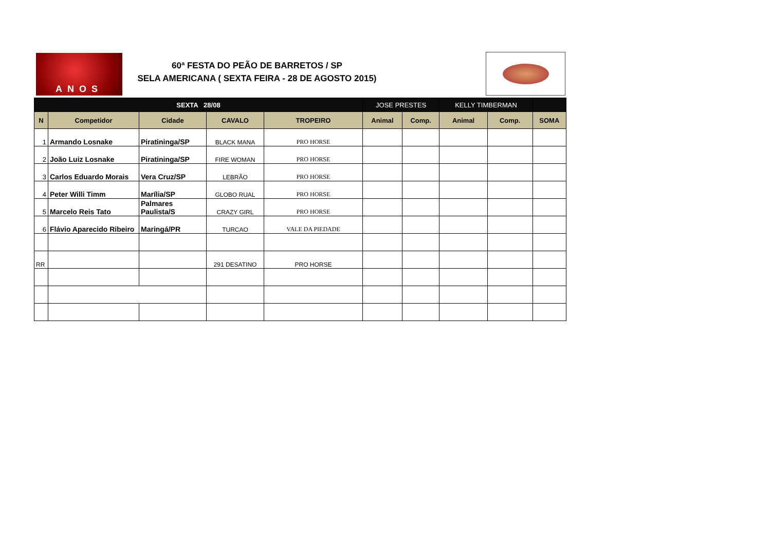ANOS
60ª FESTA DO PEÃO DE BARRETOS / SP
SELA AMERICANA ( SEXTA FEIRA - 28 DE AGOSTO 2015)
| SEXTA 28/08 | | | | | JOSE PRESTES | | KELLY TIMBERMAN | | |
| --- | --- | --- | --- | --- | --- | --- | --- | --- | --- |
| N | Competidor | Cidade | CAVALO | TROPEIRO | Animal | Comp. | Animal | Comp. | SOMA |
| 1 | Armando Losnake | Piratininga/SP | BLACK MANA | PRO HORSE | | | | | |
| 2 | João Luiz Losnake | Piratininga/SP | FIRE WOMAN | PRO HORSE | | | | | |
| 3 | Carlos Eduardo Morais | Vera Cruz/SP | LEBRÃO | PRO HORSE | | | | | |
| 4 | Peter Willi Timm | Marília/SP | GLOBO RUAL | PRO HORSE | | | | | |
| 5 | Marcelo Reis Tato | Palmares Paulista/S | CRAZY GIRL | PRO HORSE | | | | | |
| 6 | Flávio Aparecido Ribeiro | Maringá/PR | TURCAO | VALE DA PIEDADE | | | | | |
| RR | | | 291 DESATINO | PRO HORSE | | | | | |